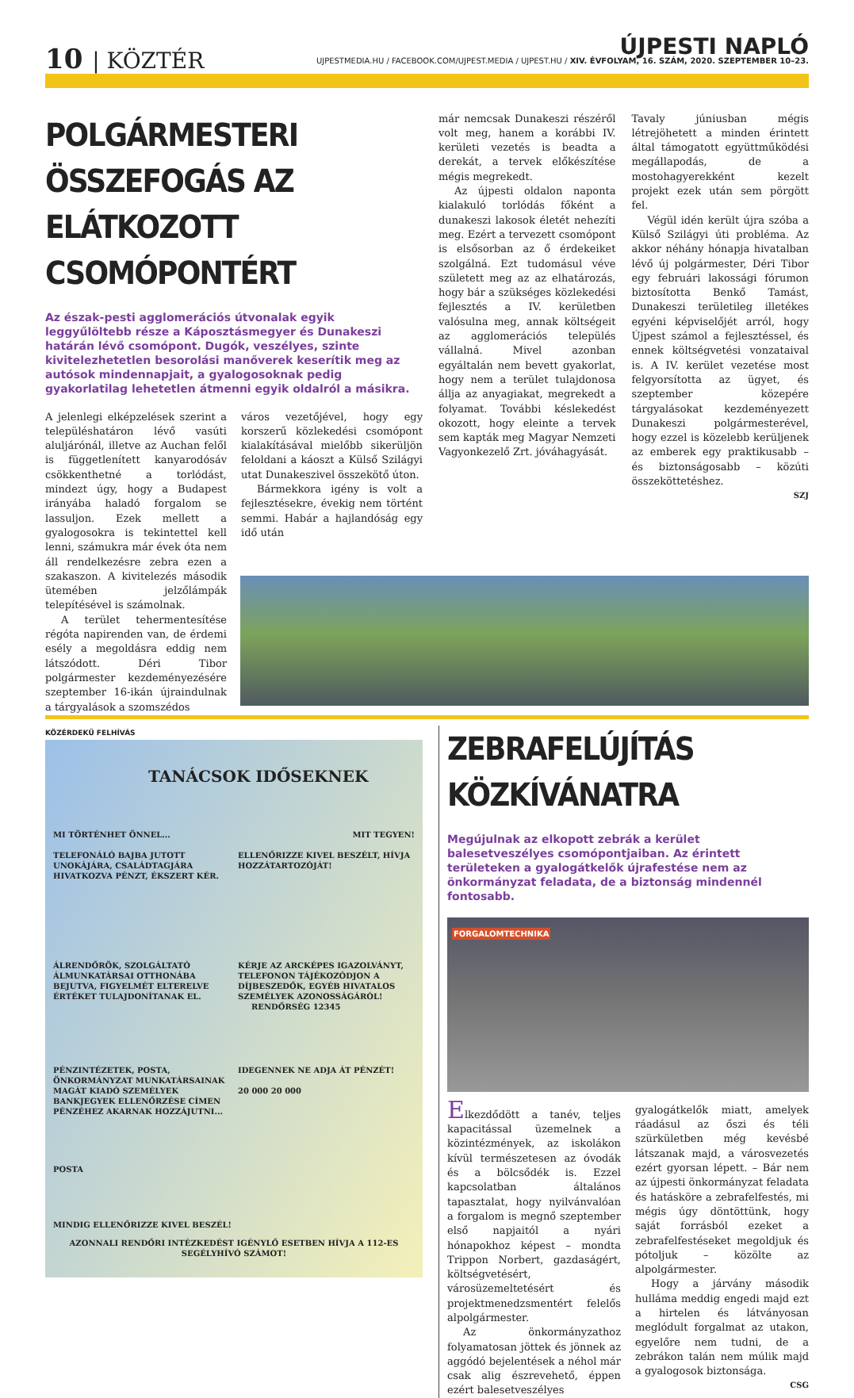10 | KÖZTÉR
ÚJPESTI NAPLÓ
UJPESTMEDIA.HU / FACEBOOK.COM/UJPEST.MEDIA / UJPEST.HU / XIV. ÉVFOLYAM, 16. SZÁM, 2020. SZEPTEMBER 10–23.
POLGÁRMESTERI ÖSSZEFOGÁS AZ ELÁTKOZOTT CSOMÓPONTÉRT
Az észak-pesti agglomerációs útvonalak egyik leggyűlöltebb része a Káposztásmegyer és Dunakeszi határán lévő csomópont. Dugók, veszélyes, szinte kivitelezhetetlen besorolási manőverek keserítik meg az autósok mindennapjait, a gyalogosoknak pedig gyakorlatilag lehetetlen átmenni egyik oldalról a másikra.
A jelenlegi elképzelések szerint a településhatáron lévő vasúti aluljárónál, illetve az Auchan felől is függetlenített kanyarodósáv csökkenthetné a torlódást, mindezt úgy, hogy a Budapest irányába haladó forgalom se lassuljon. Ezek mellett a gyalogosokra is tekintettel kell lenni, számukra már évek óta nem áll rendelkezésre zebra ezen a szakaszon. A kivitelezés második ütemében jelzőlámpák telepítésével is számolnak.
A terület tehermentesítése régóta napirenden van, de érdemi esély a megoldásra eddig nem látszódott. Déri Tibor polgármester kezdeményezésére szeptember 16-ikán újraindulnak a tárgyalások a szomszédos
város vezetőjével, hogy egy korszerű közlekedési csomópont kialakításával mielőbb sikerüljön feloldani a káoszt a Külső Szilágyi utat Dunakeszivel összekötő úton.
Bármekkora igény is volt a fejlesztésekre, évekig nem történt semmi. Habár a hajlandóság egy idő után
már nemcsak Dunakeszi részéről volt meg, hanem a korábbi IV. kerületi vezetés is beadta a derekát, a tervek előkészítése mégis megrekedt.
Az újpesti oldalon naponta kialakuló torlódás főként a dunakeszi lakosok életét nehezíti meg. Ezért a tervezett csomópont is elsősorban az ő érdekeiket szolgálná. Ezt tudomásul véve született meg az az elhatározás, hogy bár a szükséges közlekedési fejlesztés a IV. kerületben valósulna meg, annak költségeit az agglomerációs település vállalná. Mivel azonban egyáltalán nem bevett gyakorlat, hogy nem a terület tulajdonosa állja az anyagiakat, megrekedt a folyamat. További késlekedést okozott, hogy eleinte a tervek sem kapták meg Magyar Nemzeti Vagyonkezelő Zrt. jóváhagyását.
Tavaly júniusban mégis létrejöhetett a minden érintett által támogatott együttműködési megállapodás, de a mostohagyerekként kezelt projekt ezek után sem pörgött fel.
Végül idén került újra szóba a Külső Szilágyi úti probléma. Az akkor néhány hónapja hivatalban lévő új polgármester, Déri Tibor egy februári lakossági fórumon biztosította Benkő Tamást, Dunakeszi területileg illetékes egyéni képviselőjét arról, hogy Újpest számol a fejlesztéssel, és ennek költségvetési vonzataival is. A IV. kerület vezetése most felgyorsította az ügyet, és szeptember közepére tárgyalásokat kezdeményezett Dunakeszi polgármesterével, hogy ezzel is közelebb kerüljenek az emberek egy praktikusabb – és biztonságosabb – közúti összeköttetéshez.
SZJ
KÖZÉRDEKŰ FELHÍVÁS
TANÁCSOK IDŐSEKNEK
MI TÖRTÉNHET ÖNNEL... MIT TEGYEN!
TELEFONÁLÓ BAJBA JUTOTT UNOKÁJÁRA, CSALÁDTAGJÁRA HIVATKOZVA PÉNZT, ÉKSZERT KÉR.
ELLENŐRIZZE KIVEL BESZÉLT, HÍVJA HOZZÁTARTOZÓJÁT!
ÁLRENDŐRÖK, SZOLGÁLTATÓ ÁLMUNKATÁRSAI OTTHONÁBA BEJUTVA, FIGYELMÉT ELTERELVE ÉRTÉKET TULAJDONÍTANAK EL.
KÉRJE AZ ARCKÉPES IGAZOLVÁNYT, TELEFONON TÁJÉKOZÓDJON A DÍJBESZEDŐK, EGYÉB HIVATALOS SZEMÉLYEK AZONOSSÁGÁRÓL!
RENDŐRSÉG 12345
PÉNZINTÉZETEK, POSTA, ÖNKORMÁNYZAT MUNKATÁRSAINAK MAGÁT KIADÓ SZEMÉLYEK BANKJEGYEK ELLENŐRZÉSE CÍMEN PÉNZÉHEZ AKARNAK HOZZÁJUTNI...
IDEGENNEK NE ADJA ÁT PÉNZÉT!
20 000 20 000
POSTA
MINDIG ELLENŐRIZZE KIVEL BESZÉL!
AZONNALI RENDŐRI INTÉZKEDÉST IGÉNYLŐ ESETBEN HÍVJA A 112-ES SEGÉLYHÍVÓ SZÁMOT!
ZEBRAFELÚJÍTÁS KÖZKÍVÁNATRA
Megújulnak az elkopott zebrák a kerület balesetveszélyes csomópontjaiban. Az érintett területeken a gyalogátkelők újrafestése nem az önkormányzat feladata, de a biztonság mindennél fontosabb.
FORGALOMTECHNIKA
Elkezdődött a tanév, teljes kapacitással üzemelnek a közintézmények, az iskolákon kívül természetesen az óvodák és a bölcsődék is. Ezzel kapcsolatban általános tapasztalat, hogy nyilvánvalóan a forgalom is megnő szeptember első napjaitól a nyári hónapokhoz képest – mondta Trippon Norbert, gazdaságért, költségvetésért, városüzemeltetésért és projektmenedzsmentért felelős alpolgármester.
Az önkormányzathoz folyamatosan jöttek és jönnek az aggódó bejelentések a néhol már csak alig észrevehető, éppen ezért balesetveszélyes
gyalogátkelők miatt, amelyek ráadásul az őszi és téli szürkületben még kevésbé látszanak majd, a városvezetés ezért gyorsan lépett. – Bár nem az újpesti önkormányzat feladata és hatásköre a zebrafelfestés, mi mégis úgy döntöttünk, hogy saját forrásból ezeket a zebrafelfestéseket megoldjuk és pótoljuk – közölte az alpolgármester.
Hogy a járvány második hulláma meddig engedi majd ezt a hirtelen és látványosan meglódult forgalmat az utakon, egyelőre nem tudni, de a zebrákon talán nem múlik majd a gyalogosok biztonsága.
CSG